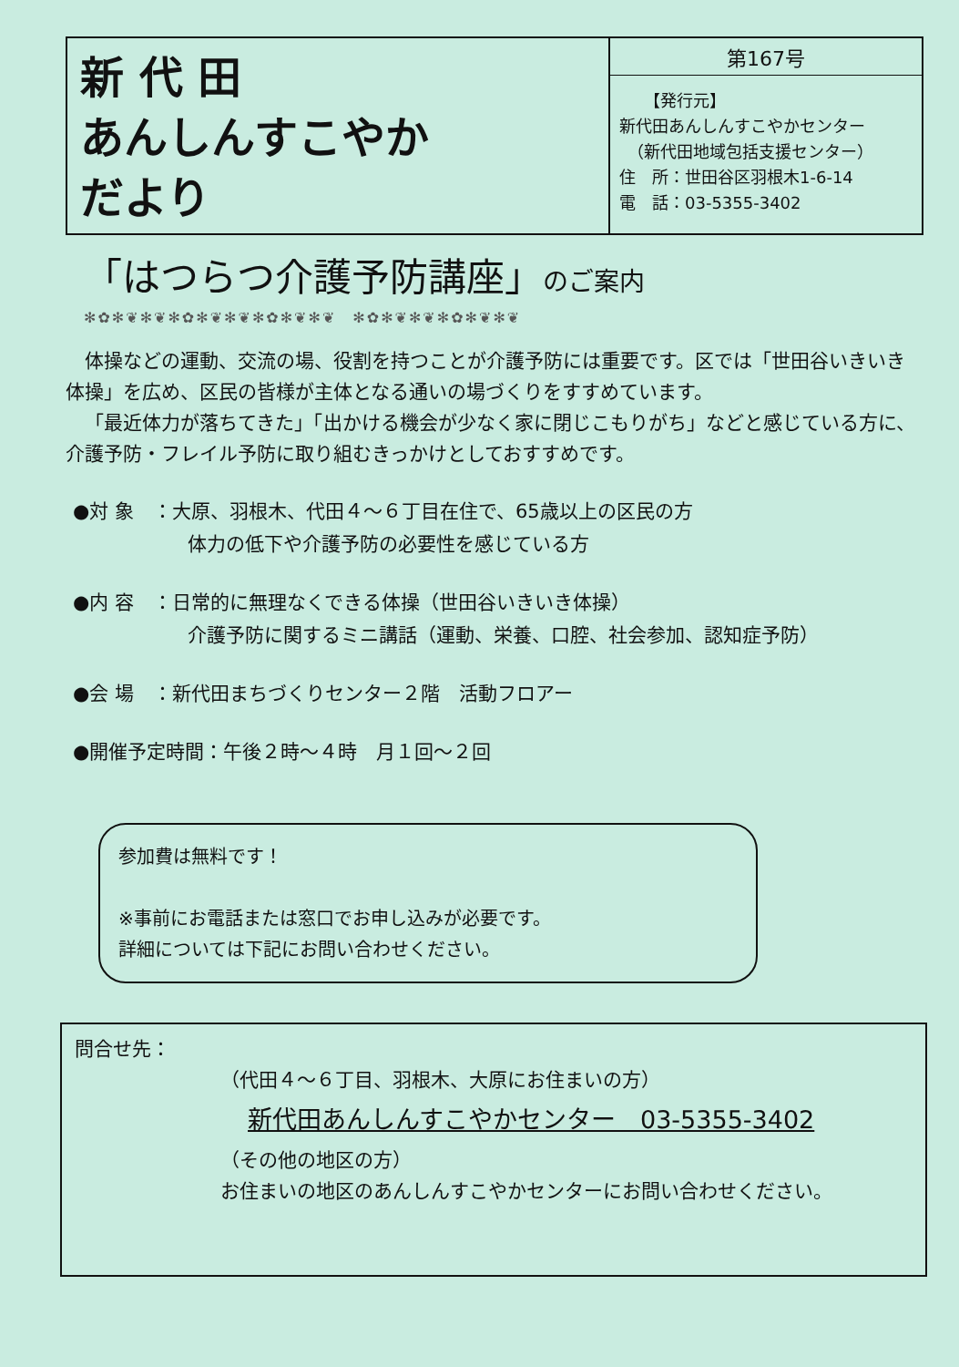新 代 田
あんしんすこやか
だより
第167号
　　【発行元】
新代田あんしんすこやかセンター
　（新代田地域包括支援センター）
住　所：世田谷区羽根木1-6-14
電　話：03-5355-3402
「はつらつ介護予防講座」のご案内
✻✿✻❦✻❦✻✿✻❦✻❦✻✿✻❦✻❦　✻✿✻❦✻❦✻✿✻❦✻❦
体操などの運動、交流の場、役割を持つことが介護予防には重要です。区では「世田谷いきいき体操」を広め、区民の皆様が主体となる通いの場づくりをすすめています。
「最近体力が落ちてきた」「出かける機会が少なく家に閉じこもりがち」などと感じている方に、介護予防・フレイル予防に取り組むきっかけとしておすすめです。
●対 象　：大原、羽根木、代田４～６丁目在住で、65歳以上の区民の方
　　　　　　体力の低下や介護予防の必要性を感じている方
●内 容　：日常的に無理なくできる体操（世田谷いきいき体操）
　　　　　　介護予防に関するミニ講話（運動、栄養、口腔、社会参加、認知症予防）
●会 場　：新代田まちづくりセンター２階　活動フロアー
●開催予定時間：午後２時～４時　月１回～２回
参加費は無料です！
※事前にお電話または窓口でお申し込みが必要です。
詳細については下記にお問い合わせください。
問合せ先：
（代田４～６丁目、羽根木、大原にお住まいの方）
新代田あんしんすこやかセンター　03-5355-3402
（その他の地区の方）
お住まいの地区のあんしんすこやかセンターにお問い合わせください。